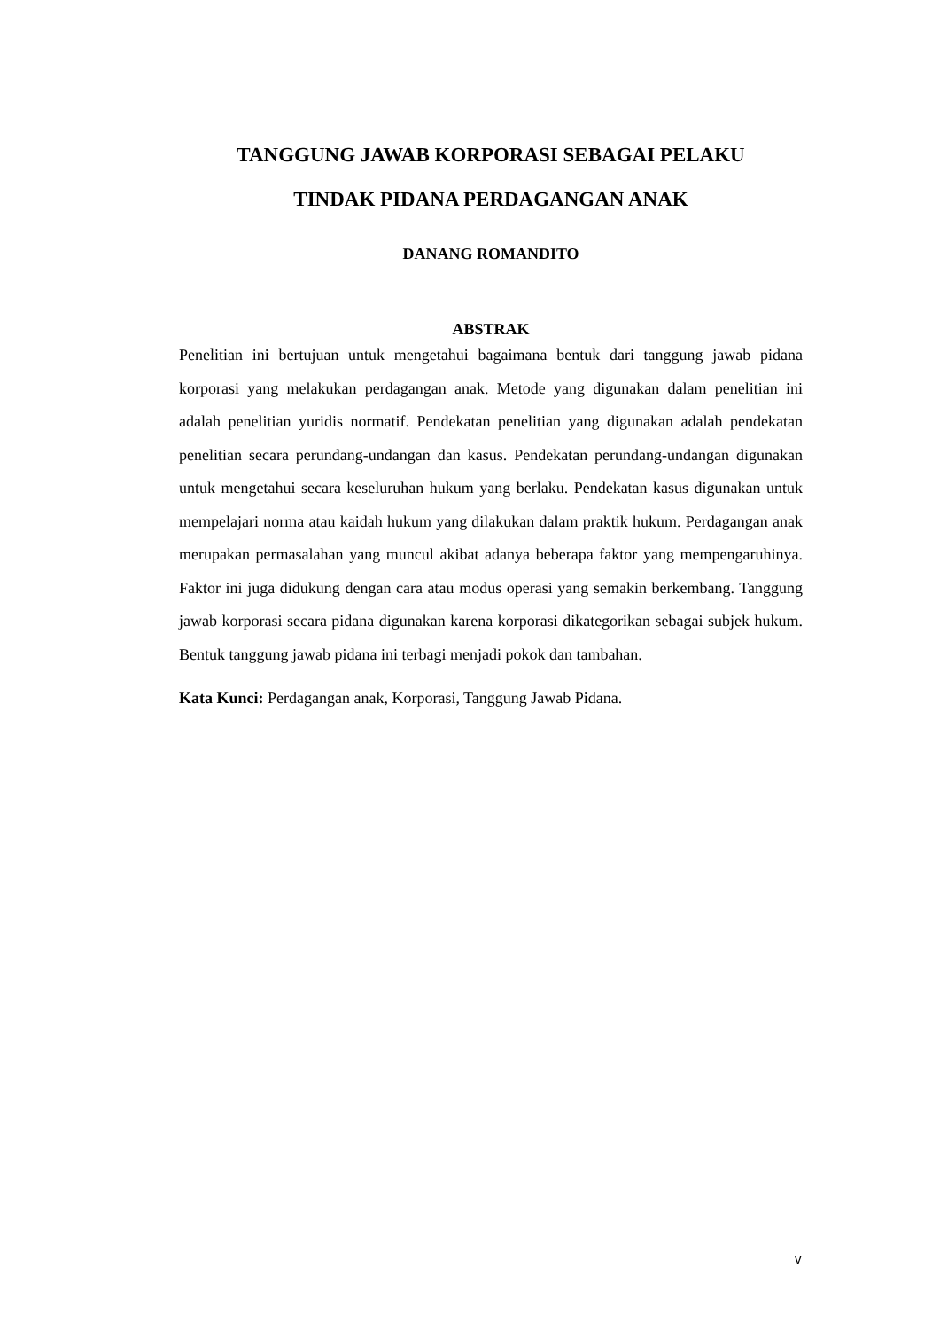TANGGUNG JAWAB KORPORASI SEBAGAI PELAKU
TINDAK PIDANA PERDAGANGAN ANAK
DANANG ROMANDITO
ABSTRAK
Penelitian ini bertujuan untuk mengetahui bagaimana bentuk dari tanggung jawab pidana korporasi yang melakukan perdagangan anak. Metode yang digunakan dalam penelitian ini adalah penelitian yuridis normatif. Pendekatan penelitian yang digunakan adalah pendekatan penelitian secara perundang-undangan dan kasus. Pendekatan perundang-undangan digunakan untuk mengetahui secara keseluruhan hukum yang berlaku. Pendekatan kasus digunakan untuk mempelajari norma atau kaidah hukum yang dilakukan dalam praktik hukum. Perdagangan anak merupakan permasalahan yang muncul akibat adanya beberapa faktor yang mempengaruhinya. Faktor ini juga didukung dengan cara atau modus operasi yang semakin berkembang. Tanggung jawab korporasi secara pidana digunakan karena korporasi dikategorikan sebagai subjek hukum. Bentuk tanggung jawab pidana ini terbagi menjadi pokok dan tambahan.
Kata Kunci: Perdagangan anak, Korporasi, Tanggung Jawab Pidana.
v